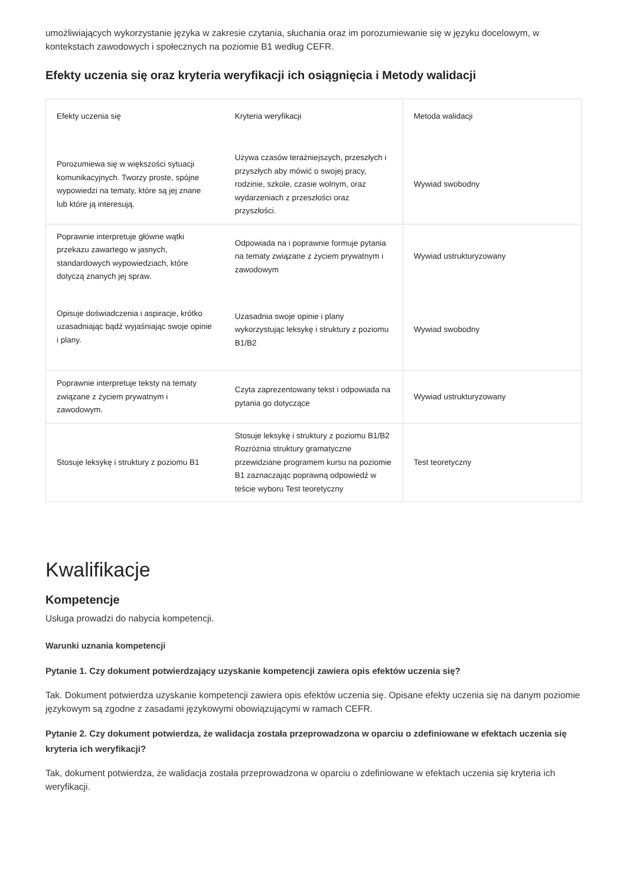umożliwiających wykorzystanie języka w zakresie czytania, słuchania oraz im porozumiewanie się w języku docelowym, w kontekstach zawodowych i społecznych na poziomie B1 według CEFR.
Efekty uczenia się oraz kryteria weryfikacji ich osiągnięcia i Metody walidacji
| Efekty uczenia się | Kryteria weryfikacji | Metoda walidacji |
| --- | --- | --- |
| Porozumiewa się w większości sytuacji komunikacyjnych. Tworzy proste, spójne wypowiedzi na tematy, które są jej znane lub które ją interesują. | Używa czasów teraźniejszych, przeszłych i przyszłych aby mówić o swojej pracy, rodzinie, szkole, czasie wolnym, oraz wydarzeniach z przeszłości oraz przyszłości. | Wywiad swobodny |
| Poprawnie interpretuje główne wątki przekazu zawartego w jasnych, standardowych wypowiedziach, które dotyczą znanych jej spraw. | Odpowiada na i poprawnie formuje pytania na tematy związane z życiem prywatnym i zawodowym | Wywiad ustrukturyzowany |
| Opisuje doświadczenia i aspiracje, krótko uzasadniając bądź wyjaśniając swoje opinie i plany. | Uzasadnia swoje opinie i plany wykorzystując leksykę i struktury z poziomu B1/B2 | Wywiad swobodny |
| Poprawnie interpretuje teksty na tematy związane z życiem prywatnym i zawodowym. | Czyta zaprezentowany tekst i odpowiada na pytania go dotyczące | Wywiad ustrukturyzowany |
| Stosuje leksykę i struktury z poziomu B1 | Stosuje leksykę i struktury z poziomu B1/B2 Rozróżnia struktury gramatyczne przewidziane programem kursu na poziomie B1 zaznaczając poprawną odpowiedź w teście wyboru Test teoretyczny | Test teoretyczny |
Kwalifikacje
Kompetencje
Usługa prowadzi do nabycia kompetencji.
Warunki uznania kompetencji
Pytanie 1. Czy dokument potwierdzający uzyskanie kompetencji zawiera opis efektów uczenia się?
Tak. Dokument potwierdza uzyskanie kompetencji zawiera opis efektów uczenia się. Opisane efekty uczenia się na danym poziomie językowym są zgodne z zasadami językowymi obowiązującymi w ramach CEFR.
Pytanie 2. Czy dokument potwierdza, że walidacja została przeprowadzona w oparciu o zdefiniowane w efektach uczenia się kryteria ich weryfikacji?
Tak, dokument potwierdza, że walidacja została przeprowadzona w oparciu o zdefiniowane w efektach uczenia się kryteria ich weryfikacji.